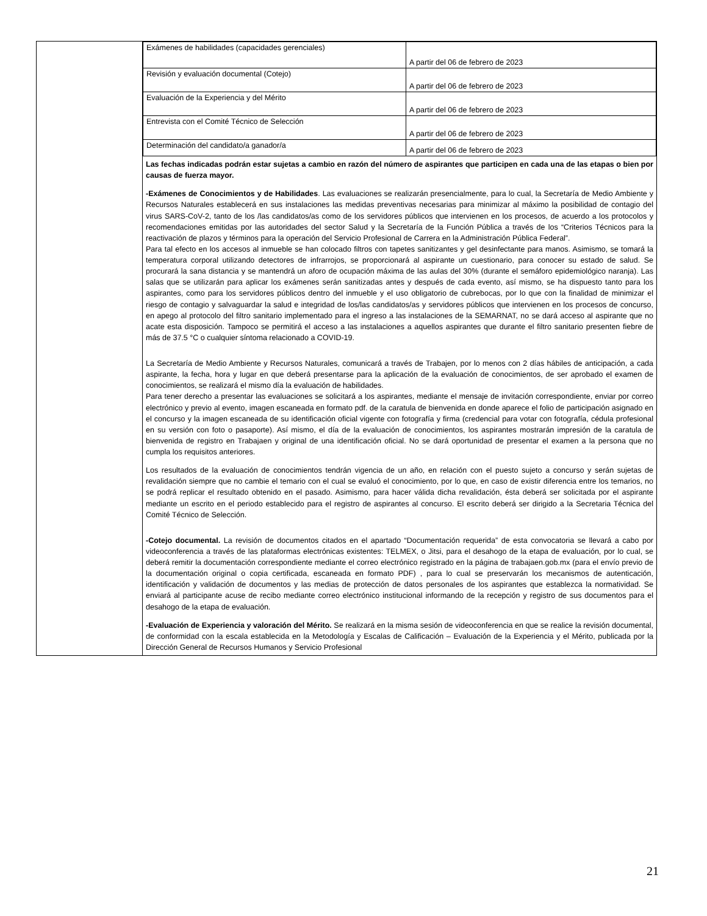| | / Exámenes de habilidades (capacidades gerenciales) / A partir del 06 de febrero de 2023 / / Revisión y evaluación documental (Cotejo) / A partir del 06 de febrero de 2023 / / Evaluación de la Experiencia y del Mérito / A partir del 06 de febrero de 2023 / / Entrevista con el Comité Técnico de Selección / A partir del 06 de febrero de 2023 / / Determinación del candidato/a ganador/a / A partir del 06 de febrero de 2023 / Las fechas indicadas podrán estar sujetas a cambio en razón del número de aspirantes que participen en cada una de las etapas o bien por causas de fuerza mayor. -Exámenes de Conocimientos y de Habilidades . Las evaluaciones se realizarán presencialmente, para lo cual, la Secretaría de Medio Ambiente y Recursos Naturales establecerá en sus instalaciones las medidas preventivas necesarias para minimizar al máximo la posibilidad de contagio del virus SARS-CoV-2, tanto de los /las candidatos/as como de los servidores públicos que intervienen en los procesos, de acuerdo a los protocolos y recomendaciones emitidas por las autoridades del sector Salud y la Secretaría de la Función Pública a través de los “Criterios Técnicos para la reactivación de plazos y términos para la operación del Servicio Profesional de Carrera en la Administración Pública Federal”. Para tal efecto en los accesos al inmueble se han colocado filtros con tapetes sanitizantes y gel desinfectante para manos. Asimismo, se tomará la temperatura corporal utilizando detectores de infrarrojos, se proporcionará al aspirante un cuestionario, para conocer su estado de salud. Se procurará la sana distancia y se mantendrá un aforo de ocupación máxima de las aulas del 30% (durante el semáforo epidemiológico naranja). Las salas que se utilizarán para aplicar los exámenes serán sanitizadas antes y después de cada evento, así mismo, se ha dispuesto tanto para los aspirantes, como para los servidores públicos dentro del inmueble y el uso obligatorio de cubrebocas, por lo que con la finalidad de minimizar el riesgo de contagio y salvaguardar la salud e integridad de los/las candidatos/as y servidores públicos que intervienen en los procesos de concurso, en apego al protocolo del filtro sanitario implementado para el ingreso a las instalaciones de la SEMARNAT, no se dará acceso al aspirante que no acate esta disposición. Tampoco se permitirá el acceso a las instalaciones a aquellos aspirantes que durante el filtro sanitario presenten fiebre de más de 37.5 °C o cualquier síntoma relacionado a COVID-19. La Secretaría de Medio Ambiente y Recursos Naturales, comunicará a través de Trabajen, por lo menos con 2 días hábiles de anticipación, a cada aspirante, la fecha, hora y lugar en que deberá presentarse para la aplicación de la evaluación de conocimientos, de ser aprobado el examen de conocimientos, se realizará el mismo día la evaluación de habilidades. Para tener derecho a presentar las evaluaciones se solicitará a los aspirantes, mediante el mensaje de invitación correspondiente, enviar por correo electrónico y previo al evento, imagen escaneada en formato pdf. de la caratula de bienvenida en donde aparece el folio de participación asignado en el concurso y la imagen escaneada de su identificación oficial vigente con fotografía y firma (credencial para votar con fotografía, cédula profesional en su versión con foto o pasaporte). Así mismo, el día de la evaluación de conocimientos, los aspirantes mostrarán impresión de la caratula de bienvenida de registro en Trabajaen y original de una identificación oficial. No se dará oportunidad de presentar el examen a la persona que no cumpla los requisitos anteriores. Los resultados de la evaluación de conocimientos tendrán vigencia de un año, en relación con el puesto sujeto a concurso y serán sujetas de revalidación siempre que no cambie el temario con el cual se evaluó el conocimiento, por lo que, en caso de existir diferencia entre los temarios, no se podrá replicar el resultado obtenido en el pasado. Asimismo, para hacer válida dicha revalidación, ésta deberá ser solicitada por el aspirante mediante un escrito en el periodo establecido para el registro de aspirantes al concurso. El escrito deberá ser dirigido a la Secretaria Técnica del Comité Técnico de Selección. -Cotejo documental. La revisión de documentos citados en el apartado “Documentación requerida” de esta convocatoria se llevará a cabo por videoconferencia a través de las plataformas electrónicas existentes: TELMEX, o Jitsi, para el desahogo de la etapa de evaluación, por lo cual, se deberá remitir la documentación correspondiente mediante el correo electrónico registrado en la página de trabajaen.gob.mx (para el envío previo de la documentación original o copia certificada, escaneada en formato PDF) , para lo cual se preservarán los mecanismos de autenticación, identificación y validación de documentos y las medias de protección de datos personales de los aspirantes que establezca la normatividad. Se enviará al participante acuse de recibo mediante correo electrónico institucional informando de la recepción y registro de sus documentos para el desahogo de la etapa de evaluación. -Evaluación de Experiencia y valoración del Mérito. Se realizará en la misma sesión de videoconferencia en que se realice la revisión documental, de conformidad con la escala establecida en la Metodología y Escalas de Calificación – Evaluación de la Experiencia y el Mérito, publicada por la Dirección General de Recursos Humanos y Servicio Profesional |
21